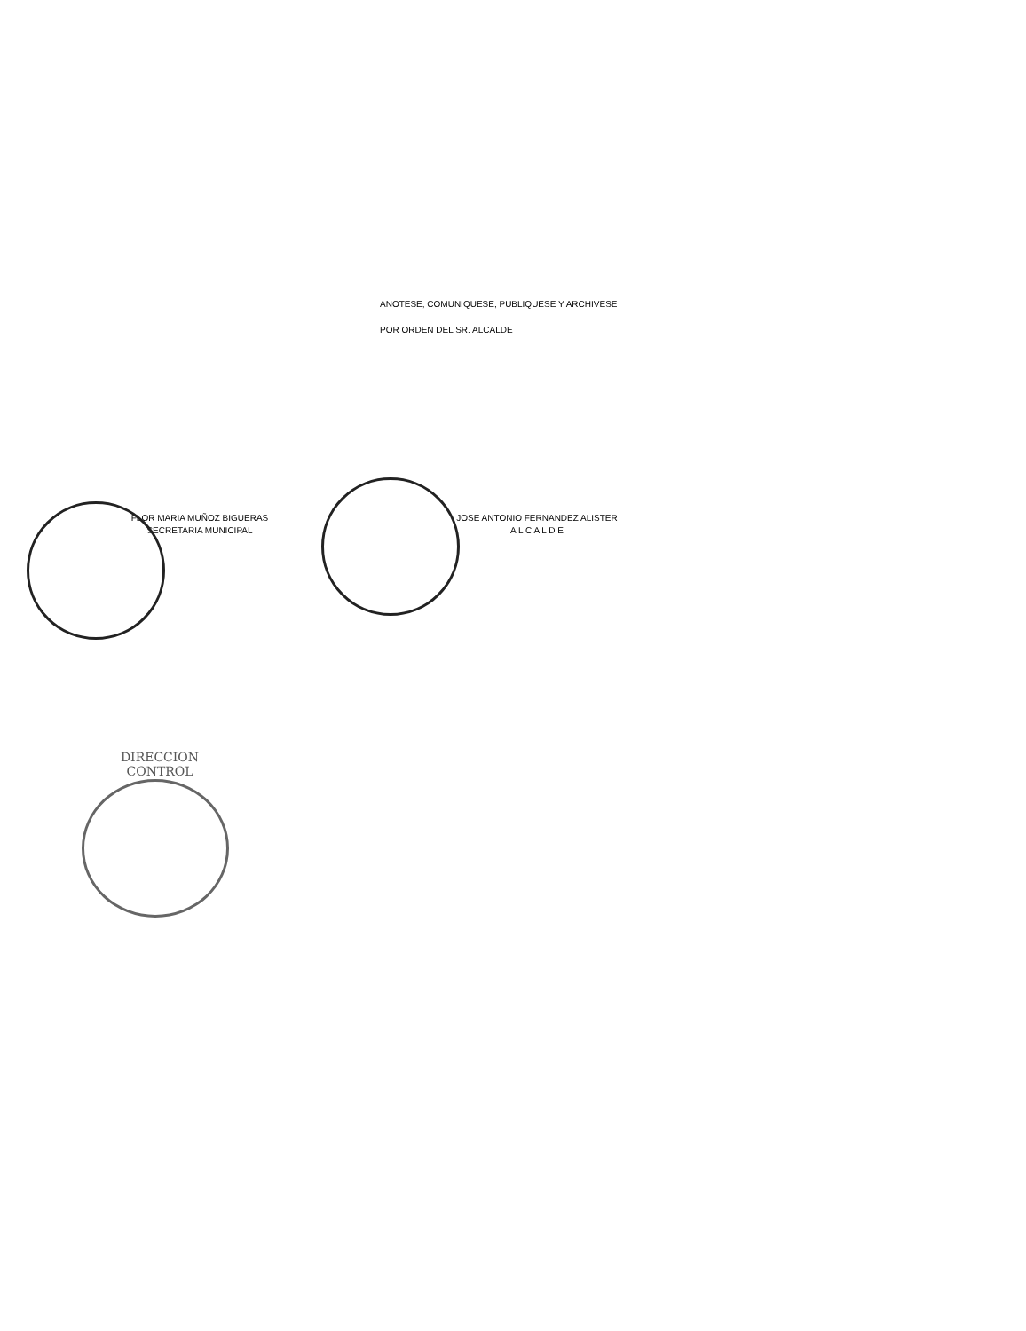ANOTESE, COMUNIQUESE, PUBLIQUESE Y ARCHIVESE
POR ORDEN DEL SR. ALCALDE
FLOR MARIA MUÑOZ BIGUERAS
SECRETARIA MUNICIPAL
JOSE ANTONIO FERNANDEZ ALISTER
A L C A L D E
DIRECCION
CONTROL